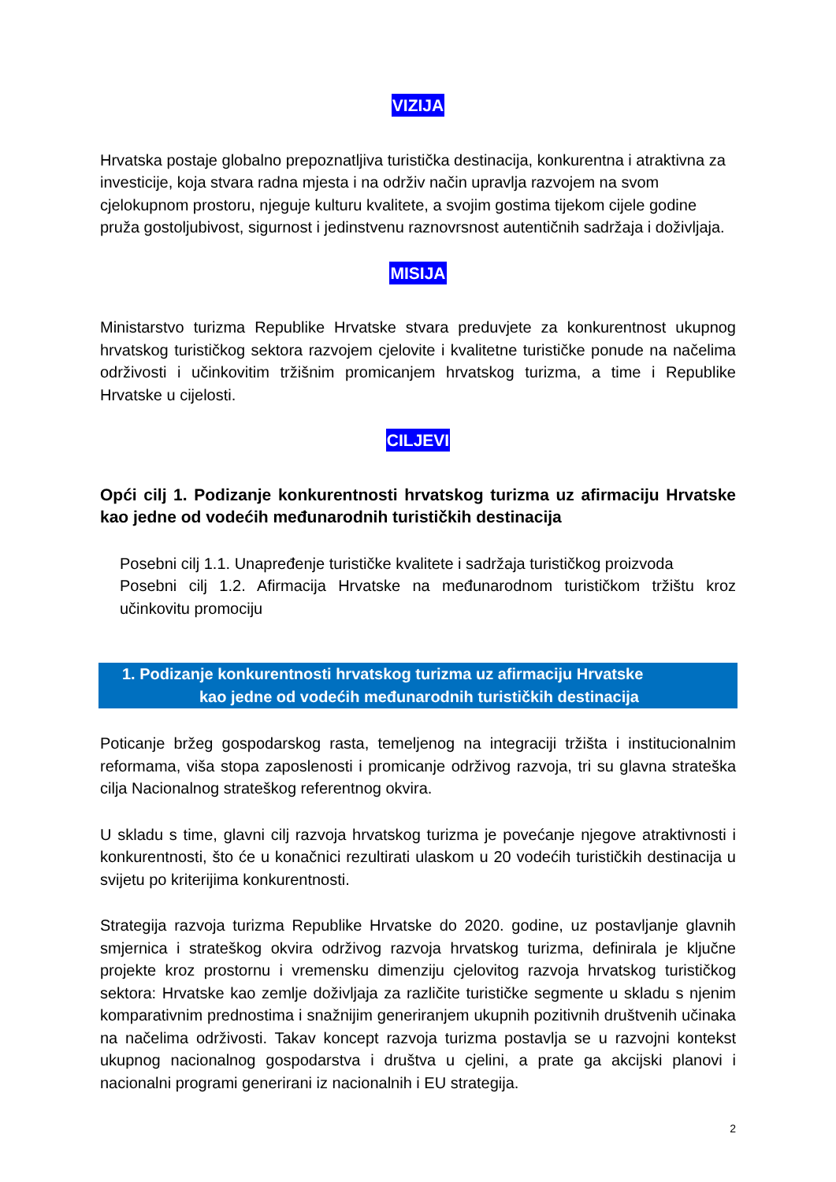VIZIJA
Hrvatska postaje globalno prepoznatljiva turistička destinacija, konkurentna i atraktivna za investicije, koja stvara radna mjesta i na održiv način upravlja razvojem na svom cjelokupnom prostoru, njeguje kulturu kvalitete, a svojim gostima tijekom cijele godine pruža gostoljubivost, sigurnost i jedinstvenu raznovrsnost autentičnih sadržaja i doživljaja.
MISIJA
Ministarstvo turizma Republike Hrvatske stvara preduvjete za konkurentnost ukupnog hrvatskog turističkog sektora razvojem cjelovite i kvalitetne turističke ponude na načelima održivosti i učinkovitim tržišnim promicanjem hrvatskog turizma, a time i Republike Hrvatske u cijelosti.
CILJEVI
Opći cilj 1. Podizanje konkurentnosti hrvatskog turizma uz afirmaciju Hrvatske kao jedne od vodećih međunarodnih turističkih destinacija
Posebni cilj 1.1. Unapređenje turističke kvalitete i sadržaja turističkog proizvoda
Posebni cilj 1.2. Afirmacija Hrvatske na međunarodnom turističkom tržištu kroz učinkovitu promociju
1. Podizanje konkurentnosti hrvatskog turizma uz afirmaciju Hrvatske
kao jedne od vodećih međunarodnih turističkih destinacija
Poticanje bržeg gospodarskog rasta, temeljenog na integraciji tržišta i institucionalnim reformama, viša stopa zaposlenosti i promicanje održivog razvoja, tri su glavna strateška cilja Nacionalnog strateškog referentnog okvira.
U skladu s time, glavni cilj razvoja hrvatskog turizma je povećanje njegove atraktivnosti i konkurentnosti, što će u konačnici rezultirati ulaskom u 20 vodećih turističkih destinacija u svijetu po kriterijima konkurentnosti.
Strategija razvoja turizma Republike Hrvatske do 2020. godine, uz postavljanje glavnih smjernica i strateškog okvira održivog razvoja hrvatskog turizma, definirala je ključne projekte kroz prostornu i vremensku dimenziju cjelovitog razvoja hrvatskog turističkog sektora: Hrvatske kao zemlje doživljaja za različite turističke segmente u skladu s njenim komparativnim prednostima i snažnijim generiranjem ukupnih pozitivnih društvenih učinaka na načelima održivosti. Takav koncept razvoja turizma postavlja se u razvojni kontekst ukupnog nacionalnog gospodarstva i društva u cjelini, a prate ga akcijski planovi i nacionalni programi generirani iz nacionalnih i EU strategija.
2